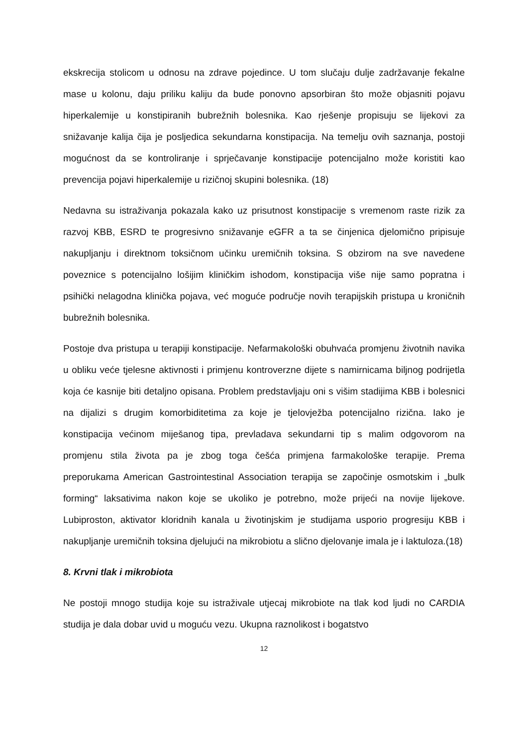ekskrecija stolicom u odnosu na zdrave pojedince. U tom slučaju dulje zadržavanje fekalne mase u kolonu, daju priliku kaliju da bude ponovno apsorbiran što može objasniti pojavu hiperkalemije u konstipiranih bubrežnih bolesnika. Kao rješenje propisuju se lijekovi za snižavanje kalija čija je posljedica sekundarna konstipacija. Na temelju ovih saznanja, postoji mogućnost da se kontroliranje i sprječavanje konstipacije potencijalno može koristiti kao prevencija pojavi hiperkalemije u rizičnoj skupini bolesnika. (18)
Nedavna su istraživanja pokazala kako uz prisutnost konstipacije s vremenom raste rizik za razvoj KBB, ESRD te progresivno snižavanje eGFR a ta se činjenica djelomično pripisuje nakupljanju i direktnom toksičnom učinku uremičnih toksina. S obzirom na sve navedene poveznice s potencijalno lošijim kliničkim ishodom, konstipacija više nije samo popratna i psihički nelagodna klinička pojava, već moguće područje novih terapijskih pristupa u kroničnih bubrežnih bolesnika.
Postoje dva pristupa u terapiji konstipacije. Nefarmakološki obuhvaća promjenu životnih navika u obliku veće tjelesne aktivnosti i primjenu kontroverzne dijete s namirnicama biljnog podrijetla koja će kasnije biti detaljno opisana. Problem predstavljaju oni s višim stadijima KBB i bolesnici na dijalizi s drugim komorbiditetima za koje je tjelovježba potencijalno rizična. Iako je konstipacija većinom miješanog tipa, prevladava sekundarni tip s malim odgovorom na promjenu stila života pa je zbog toga češća primjena farmakološke terapije. Prema preporukama American Gastrointestinal Association terapija se započinje osmotskim i „bulk forming“ laksativima nakon koje se ukoliko je potrebno, može prijeći na novije lijekove. Lubiproston, aktivator kloridnih kanala u životinjskim je studijama usporio progresiju KBB i nakupljanje uremičnih toksina djelujući na mikrobiotu a slično djelovanje imala je i laktuloza.(18)
8. Krvni tlak i mikrobiota
Ne postoji mnogo studija koje su istraživale utjecaj mikrobiote na tlak kod ljudi no CARDIA studija je dala dobar uvid u moguću vezu. Ukupna raznolikost i bogatstvo
12